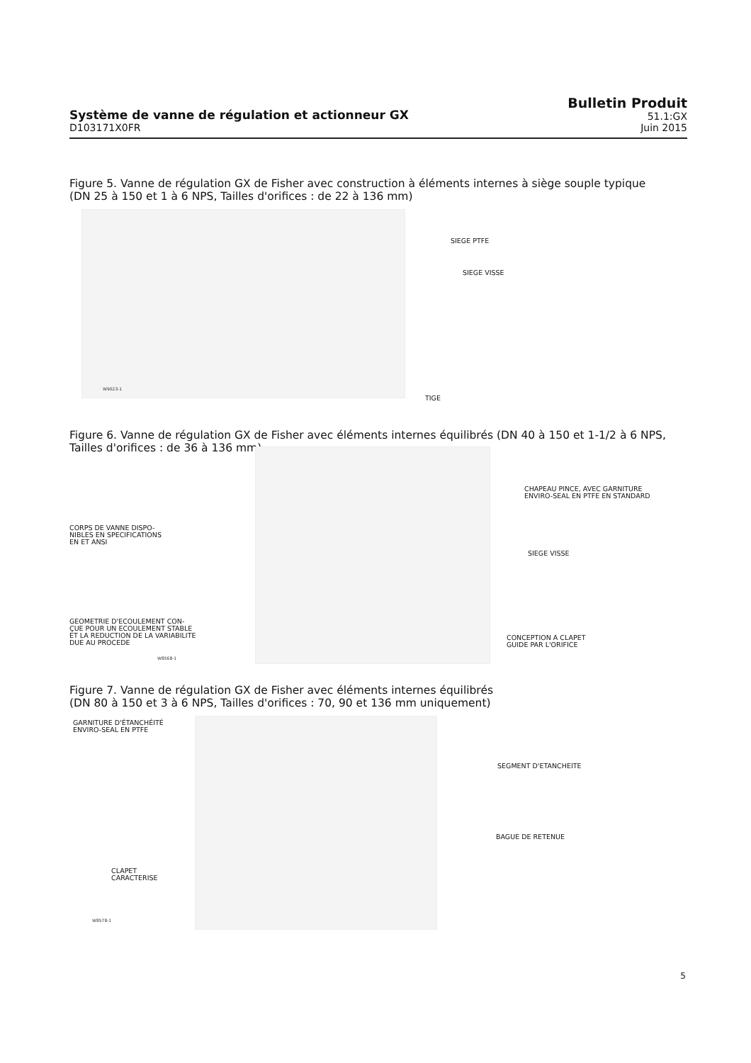Système de vanne de régulation et actionneur GX
D103171X0FR
Bulletin Produit
51.1:GX
Juin 2015
Figure 5. Vanne de régulation GX de Fisher avec construction à éléments internes à siège souple typique
(DN 25 à 150 et 1 à 6 NPS, Tailles d'orifices : de 22 à 136 mm)
SIEGE PTFE
SIEGE VISSE
W9023-1
TIGE
Figure 6. Vanne de régulation GX de Fisher avec éléments internes équilibrés (DN 40 à 150 et 1-1/2 à 6 NPS,
Tailles d'orifices : de 36 à 136 mm)
CHAPEAU PINCE, AVEC GARNITURE
ENVIRO-SEAL EN PTFE EN STANDARD
CORPS DE VANNE DISPO-
NIBLES EN SPECIFICATIONS
EN ET ANSI
SIEGE VISSE
GEOMETRIE D'ECOULEMENT CON-
ÇUE POUR UN ECOULEMENT STABLE
ET LA REDUCTION DE LA VARIABILITE
DUE AU PROCEDE
CONCEPTION A CLAPET
GUIDE PAR L'ORIFICE
W8568-1
Figure 7. Vanne de régulation GX de Fisher avec éléments internes équilibrés
(DN 80 à 150 et 3 à 6 NPS, Tailles d'orifices : 70, 90 et 136 mm uniquement)
GARNITURE D'ÉTANCHÉITÉ
ENVIRO-SEAL EN PTFE
SEGMENT D'ETANCHEITE
BAGUE DE RETENUE
CLAPET
CARACTERISE
W8578-1
5